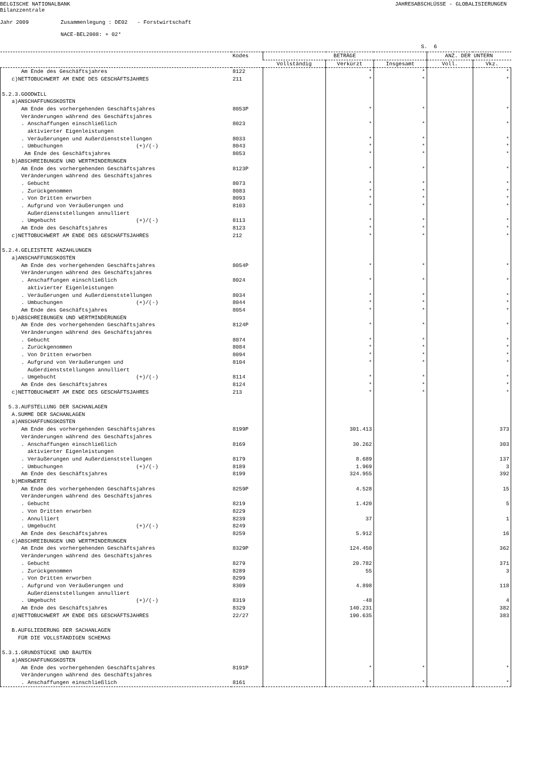BELGISCHE NATIONALBANK Bilanzzentrale
JAHRESABSCHLÜSSE - GLOBALISIERUNGEN
Jahr 2009 Zusammenlegung : DE02 - Forstwirtschaft NACE-BEL2008: + 02* S. 6
| | Kodes | BETRÄGE | | | ANZ. DER UNTERN | |
| --- | --- | --- | --- | --- | --- | --- |
| | | Vollständig | Verkürzt | Insgesamt | Voll. | Vkz. |
| Am Ende des Geschäftsjahres | 8122 | | * | * | | * |
| c)NETTOBUCHWERT AM ENDE DES GESCHÄFTSJAHRES | 211 | | * | * | | * |
| 5.2.3.GOODWILL | | | | | | |
| a)ANSCHAFFUNGSKOSTEN | | | | | | |
| Am Ende des vorhergehenden Geschäftsjahres | 8053P | | * | * | | * |
| Veränderungen während des Geschäftsjahres | | | | | | |
| . Anschaffungen einschließlich aktivierter Eigenleistungen | 8023 | | * | * | | * |
| . Veräußerungen und Außerdienststellungen | 8033 | | * | * | | * |
| . Umbuchungen (+)/(-) | 8043 | | * | * | | * |
| Am Ende des Geschäftsjahres | 8053 | | * | * | | * |
| b)ABSCHREIBUNGEN UND WERTMINDERUNGEN | | | | | | |
| Am Ende des vorhergehenden Geschäftsjahres | 8123P | | * | * | | * |
| Veränderungen während des Geschäftsjahres | | | | | | |
| . Gebucht | 8073 | | * | * | | * |
| . Zurückgenommen | 8083 | | * | * | | * |
| . Von Dritten erworben | 8093 | | * | * | | * |
| . Aufgrund von Veräußerungen und Außerdienststellungen annulliert | 8103 | | * | * | | * |
| . Umgebucht (+)/(-) | 8113 | | * | * | | * |
| Am Ende des Geschäftsjahres | 8123 | | * | * | | * |
| c)NETTOBUCHWERT AM ENDE DES GESCHÄFTSJAHRES | 212 | | * | * | | * |
| 5.2.4.GELEISTETE ANZAHLUNGEN | | | | | | |
| a)ANSCHAFFUNGSKOSTEN | | | | | | |
| Am Ende des vorhergehenden Geschäftsjahres | 8054P | | * | * | | * |
| Veränderungen während des Geschäftsjahres | | | | | | |
| . Anschaffungen einschließlich aktivierter Eigenleistungen | 8024 | | * | * | | * |
| . Veräußerungen und Außerdienststellungen | 8034 | | * | * | | * |
| . Umbuchungen (+)/(-) | 8044 | | * | * | | * |
| Am Ende des Geschäftsjahres | 8054 | | * | * | | * |
| b)ABSCHREIBUNGEN UND WERTMINDERUNGEN | | | | | | |
| Am Ende des vorhergehenden Geschäftsjahres | 8124P | | * | * | | * |
| Veränderungen während des Geschäftsjahres | | | | | | |
| . Gebucht | 8074 | | * | * | | * |
| . Zurückgenommen | 8084 | | * | * | | * |
| . Von Dritten erworben | 8094 | | * | * | | * |
| . Aufgrund von Veräußerungen und Außerdienststellungen annulliert | 8104 | | * | * | | * |
| . Umgebucht (+)/(-) | 8114 | | * | * | | * |
| Am Ende des Geschäftsjahres | 8124 | | * | * | | * |
| c)NETTOBUCHWERT AM ENDE DES GESCHÄFTSJAHRES | 213 | | * | * | | * |
| 5.3.AUFSTELLUNG DER SACHANLAGEN | | | | | | |
| A.SUMME DER SACHANLAGEN | | | | | | |
| a)ANSCHAFFUNGSKOSTEN | | | | | | |
| Am Ende des vorhergehenden Geschäftsjahres | 8199P | | 301.413 | | | 373 |
| Veränderungen während des Geschäftsjahres | | | | | | |
| . Anschaffungen einschließlich aktivierter Eigenleistungen | 8169 | | 30.262 | | | 303 |
| . Veräußerungen und Außerdienststellungen | 8179 | | 8.689 | | | 137 |
| . Umbuchungen (+)/(-) | 8189 | | 1.969 | | | 3 |
| Am Ende des Geschäftsjahres | 8199 | | 324.955 | | | 392 |
| b)MEHRWERTE | | | | | | |
| Am Ende des vorhergehenden Geschäftsjahres | 8259P | | 4.528 | | | 15 |
| Veränderungen während des Geschäftsjahres | | | | | | |
| . Gebucht | 8219 | | 1.420 | | | 5 |
| . Von Dritten erworben | 8229 | | | | | |
| . Annulliert | 8239 | | 37 | | | 1 |
| . Umgebucht (+)/(-) | 8249 | | | | | |
| Am Ende des Geschäftsjahres | 8259 | | 5.912 | | | 16 |
| c)ABSCHREIBUNGEN UND WERTMINDERUNGEN | | | | | | |
| Am Ende des vorhergehenden Geschäftsjahres | 8329P | | 124.450 | | | 362 |
| Veränderungen während des Geschäftsjahres | | | | | | |
| . Gebucht | 8279 | | 20.782 | | | 371 |
| . Zurückgenommen | 8289 | | 55 | | | 3 |
| . Von Dritten erworben | 8299 | | | | | |
| . Aufgrund von Veräußerungen und Außerdienststellungen annulliert | 8309 | | 4.898 | | | 118 |
| . Umgebucht (+)/(-) | 8319 | | -48 | | | 4 |
| Am Ende des Geschäftsjahres | 8329 | | 140.231 | | | 382 |
| d)NETTOBUCHWERT AM ENDE DES GESCHÄFTSJAHRES | 22/27 | | 190.635 | | | 383 |
| B.AUFGLIEDERUNG DER SACHANLAGEN FÜR DIE VOLLSTÄNDIGEN SCHEMAS | | | | | | |
| 5.3.1.GRUNDSTÜCKE UND BAUTEN | | | | | | |
| a)ANSCHAFFUNGSKOSTEN | | | | | | |
| Am Ende des vorhergehenden Geschäftsjahres | 8191P | | * | * | | * |
| Veränderungen während des Geschäftsjahres | | | | | | |
| . Anschaffungen einschließlich | 8161 | | * | * | | * |